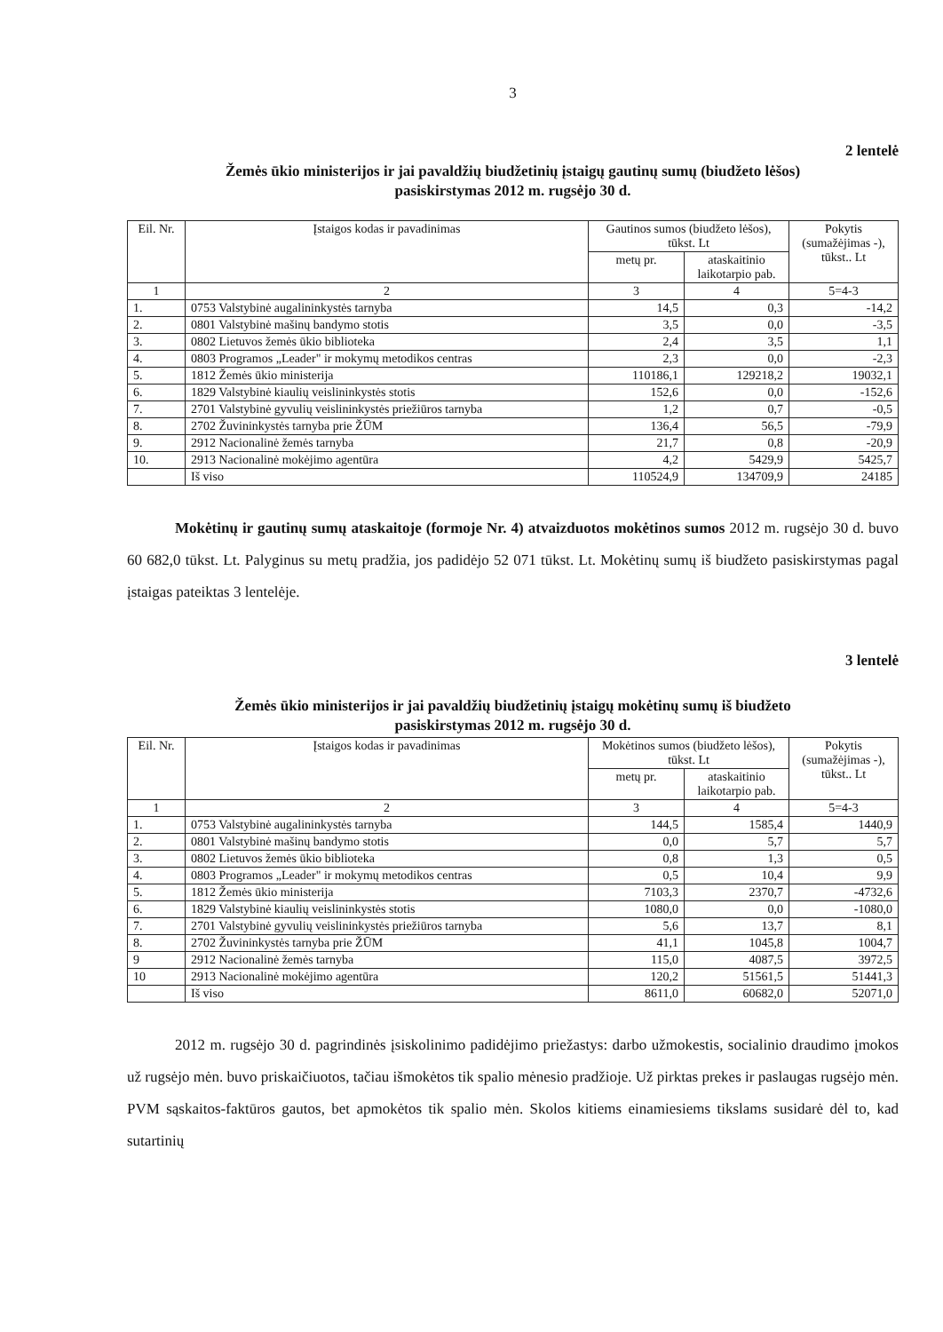3
2 lentelė
Žemės ūkio ministerijos ir jai pavaldžių biudžetinių įstaigų gautinų sumų (biudžeto lėšos)
pasiskirstymas 2012 m. rugsėjo 30 d.
| Eil. Nr. | Įstaigos kodas ir pavadinimas | Gautinos sumos (biudžeto lėšos), tūkst. Lt | | Pokytis (sumažėjimas -), tūkst.. Lt |
| --- | --- | --- | --- | --- |
| | | metų pr. | ataskaitinio laikotarpio pab. | |
| 1 | 2 | 3 | 4 | 5=4-3 |
| 1. | 0753 Valstybinė augalininkystės tarnyba | 14,5 | 0,3 | -14,2 |
| 2. | 0801 Valstybinė mašinų bandymo stotis | 3,5 | 0,0 | -3,5 |
| 3. | 0802 Lietuvos žemės ūkio biblioteka | 2,4 | 3,5 | 1,1 |
| 4. | 0803 Programos „Leader" ir mokymų metodikos centras | 2,3 | 0,0 | -2,3 |
| 5. | 1812 Žemės ūkio ministerija | 110186,1 | 129218,2 | 19032,1 |
| 6. | 1829 Valstybinė kiaulių veislininkystės stotis | 152,6 | 0,0 | -152,6 |
| 7. | 2701 Valstybinė gyvulių veislininkystės priežiūros tarnyba | 1,2 | 0,7 | -0,5 |
| 8. | 2702 Žuvininkystės tarnyba prie ŽŪM | 136,4 | 56,5 | -79,9 |
| 9. | 2912 Nacionalinė žemės tarnyba | 21,7 | 0,8 | -20,9 |
| 10. | 2913 Nacionalinė mokėjimo agentūra | 4,2 | 5429,9 | 5425,7 |
| | Iš viso | 110524,9 | 134709,9 | 24185 |
Mokėtinų ir gautinų sumų ataskaitoje (formoje Nr. 4) atvaizduotos mokėtinos sumos 2012 m. rugsėjo 30 d. buvo 60 682,0 tūkst. Lt. Palyginus su metų pradžia, jos padidėjo 52 071 tūkst. Lt. Mokėtinų sumų iš biudžeto pasiskirstymas pagal įstaigas pateiktas 3 lentelėje.
3 lentelė
Žemės ūkio ministerijos ir jai pavaldžių biudžetinių įstaigų mokėtinų sumų iš biudžeto
pasiskirstymas 2012 m. rugsėjo 30 d.
| Eil. Nr. | Įstaigos kodas ir pavadinimas | Mokėtinos sumos (biudžeto lėšos), tūkst. Lt | | Pokytis (sumažėjimas -), tūkst.. Lt |
| --- | --- | --- | --- | --- |
| | | metų pr. | ataskaitinio laikotarpio pab. | |
| 1 | 2 | 3 | 4 | 5=4-3 |
| 1. | 0753 Valstybinė augalininkystės tarnyba | 144,5 | 1585,4 | 1440,9 |
| 2. | 0801 Valstybinė mašinų bandymo stotis | 0,0 | 5,7 | 5,7 |
| 3. | 0802 Lietuvos žemės ūkio biblioteka | 0,8 | 1,3 | 0,5 |
| 4. | 0803 Programos „Leader" ir mokymų metodikos centras | 0,5 | 10,4 | 9,9 |
| 5. | 1812 Žemės ūkio ministerija | 7103,3 | 2370,7 | -4732,6 |
| 6. | 1829 Valstybinė kiaulių veislininkystės stotis | 1080,0 | 0,0 | -1080,0 |
| 7. | 2701 Valstybinė gyvulių veislininkystės priežiūros tarnyba | 5,6 | 13,7 | 8,1 |
| 8. | 2702 Žuvininkystės tarnyba prie ŽŪM | 41,1 | 1045,8 | 1004,7 |
| 9 | 2912 Nacionalinė žemės tarnyba | 115,0 | 4087,5 | 3972,5 |
| 10 | 2913 Nacionalinė mokėjimo agentūra | 120,2 | 51561,5 | 51441,3 |
| | Iš viso | 8611,0 | 60682,0 | 52071,0 |
2012 m. rugsėjo 30 d. pagrindinės įsiskolinimo padidėjimo priežastys: darbo užmokestis, socialinio draudimo įmokos už rugsėjo mėn. buvo priskaičiuotos, tačiau išmokėtos tik spalio mėnesio pradžioje. Už pirktas prekes ir paslaugas rugsėjo mėn. PVM sąskaitos-faktūros gautos, bet apmokėtos tik spalio mėn. Skolos kitiems einamiesiems tikslams susidarė dėl to, kad sutartinių